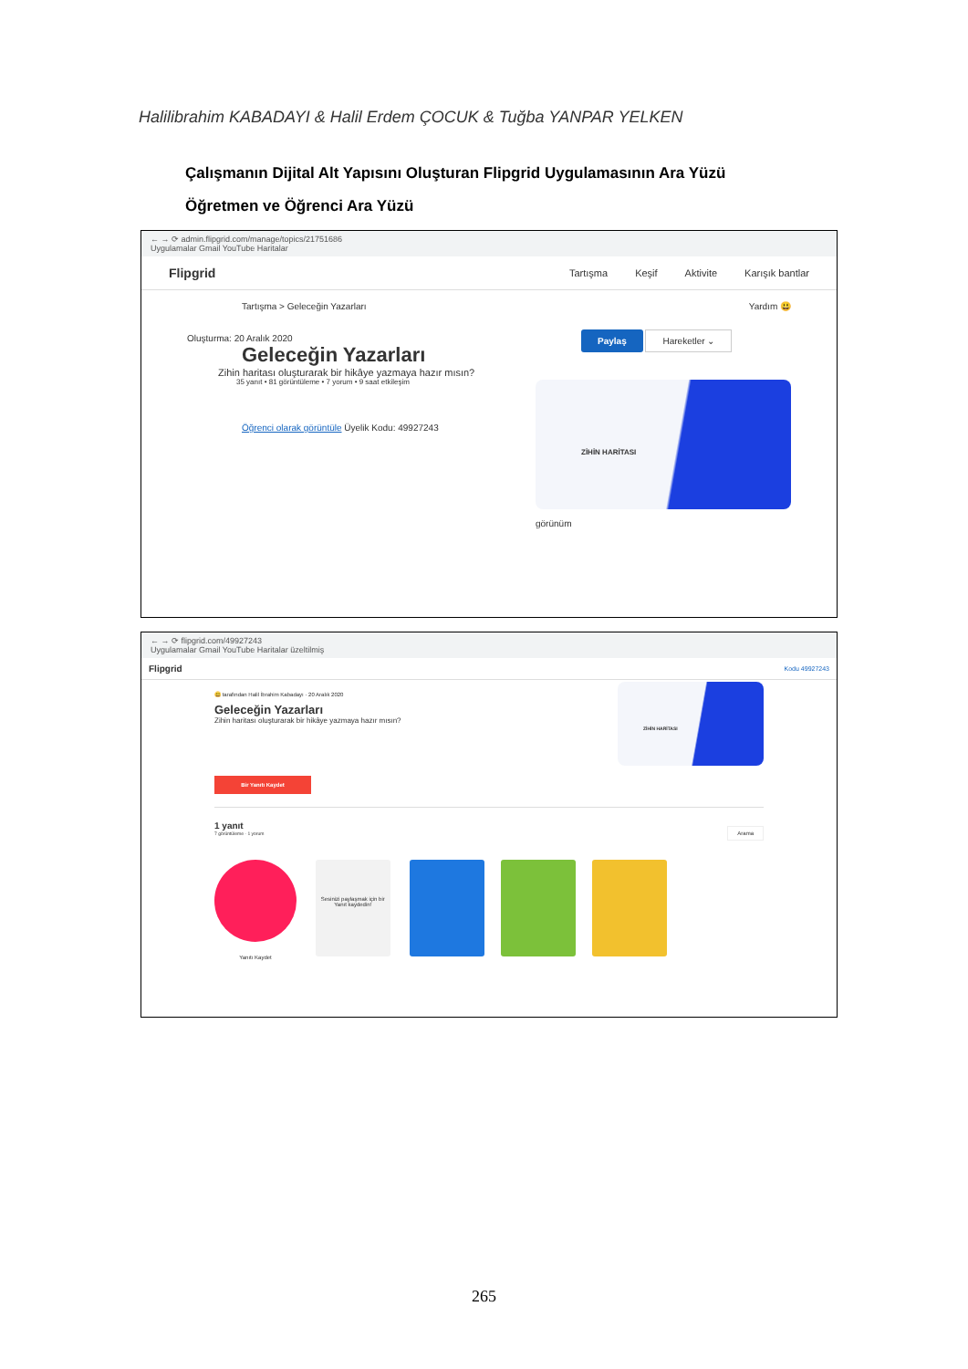Halilibrahim KABADAYI & Halil Erdem ÇOCUK & Tuğba YANPAR YELKEN
Çalışmanın Dijital Alt Yapısını Oluşturan Flipgrid Uygulamasının Ara Yüzü
Öğretmen ve Öğrenci Ara Yüzü
← → ⟳ admin.flipgrid.com/manage/topics/21751686
Uygulamalar Gmail YouTube Haritalar
Flipgrid
Tartışma Keşif Aktivite Karışık bantlar
Tartışma > Geleceğin Yazarları
Oluşturma: 20 Aralık 2020
Geleceğin Yazarları
Zihin haritası oluşturarak bir hikâye yazmaya hazır mısın?
35 yanıt • 81 görüntüleme • 7 yorum • 9 saat etkileşim
Öğrenci olarak görüntüle Üyelik Kodu: 49927243
Yardım 😃
Paylaş Hareketler ⌄
ZİHİN HARİTASI
görünüm
← → ⟳ flipgrid.com/49927243
Uygulamalar Gmail YouTube Haritalar üzeltilmiş
Flipgrid Kodu 49927243
😃 tarafından Halil İbrahim Kabadayı · 20 Aralık 2020
Geleceğin Yazarları
Zihin haritası oluşturarak bir hikâye yazmaya hazır mısın?
ZİHİN HARİTASI
Bir Yanıtı Kaydet
1 yanıt
7 görüntüleme · 1 yorum
Arama
Yanıtı Kaydet
Sesinizi paylaşmak için bir Yanıt kaydedin!
265